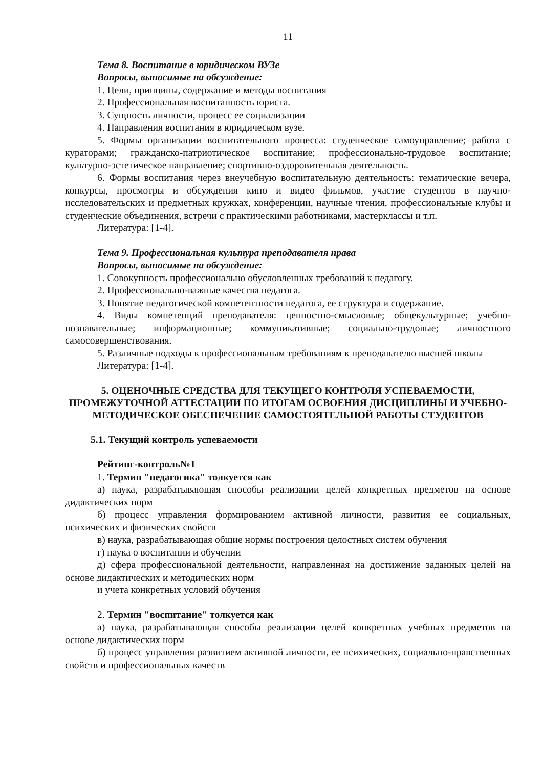11
Тема 8. Воспитание в юридическом ВУЗе
Вопросы, выносимые на обсуждение:
1. Цели, принципы, содержание и методы воспитания
2. Профессиональная воспитанность юриста.
3. Сущность личности, процесс ее социализации
4. Направления воспитания в юридическом вузе.
5. Формы организации воспитательного процесса: студенческое самоуправление; работа с кураторами; гражданско-патриотическое воспитание; профессионально-трудовое воспитание; культурно-эстетическое направление; спортивно-оздоровительная деятельность.
6. Формы воспитания через внеучебную воспитательную деятельность: тематические вечера, конкурсы, просмотры и обсуждения кино и видео фильмов, участие студентов в научно-исследовательских и предметных кружках, конференции, научные чтения, профессиональные клубы и студенческие объединения, встречи с практическими работниками, мастерклассы и т.п.
Литература: [1-4].
Тема 9. Профессиональная культура преподавателя права
Вопросы, выносимые на обсуждение:
1. Совокупность профессионально обусловленных требований к педагогу.
2. Профессионально-важные качества педагога.
3. Понятие педагогической компетентности педагога, ее структура и содержание.
4. Виды компетенций преподавателя: ценностно-смысловые; общекультурные; учебно-познавательные; информационные; коммуникативные; социально-трудовые; личностного самосовершенствования.
5. Различные подходы к профессиональным требованиям к преподавателю высшей школы
Литература: [1-4].
5. ОЦЕНОЧНЫЕ СРЕДСТВА ДЛЯ ТЕКУЩЕГО КОНТРОЛЯ УСПЕВАЕМОСТИ, ПРОМЕЖУТОЧНОЙ АТТЕСТАЦИИ ПО ИТОГАМ ОСВОЕНИЯ ДИСЦИПЛИНЫ И УЧЕБНО-МЕТОДИЧЕСКОЕ ОБЕСПЕЧЕНИЕ САМОСТОЯТЕЛЬНОЙ РАБОТЫ СТУДЕНТОВ
5.1. Текущий контроль успеваемости
Рейтинг-контроль№1
1. Термин "педагогика" толкуется как
а) наука, разрабатывающая способы реализации целей конкретных предметов на основе дидактических норм
б) процесс управления формированием активной личности, развития ее социальных, психических и физических свойств
в) наука, разрабатывающая общие нормы построения целостных систем обучения
г) наука о воспитании и обучении
д) сфера профессиональной деятельности, направленная на достижение заданных целей на основе дидактических и методических норм
и учета конкретных условий обучения
2. Термин "воспитание" толкуется как
а) наука, разрабатывающая способы реализации целей конкретных учебных предметов на основе дидактических норм
б) процесс управления развитием активной личности, ее психических, социально-нравственных свойств и профессиональных качеств